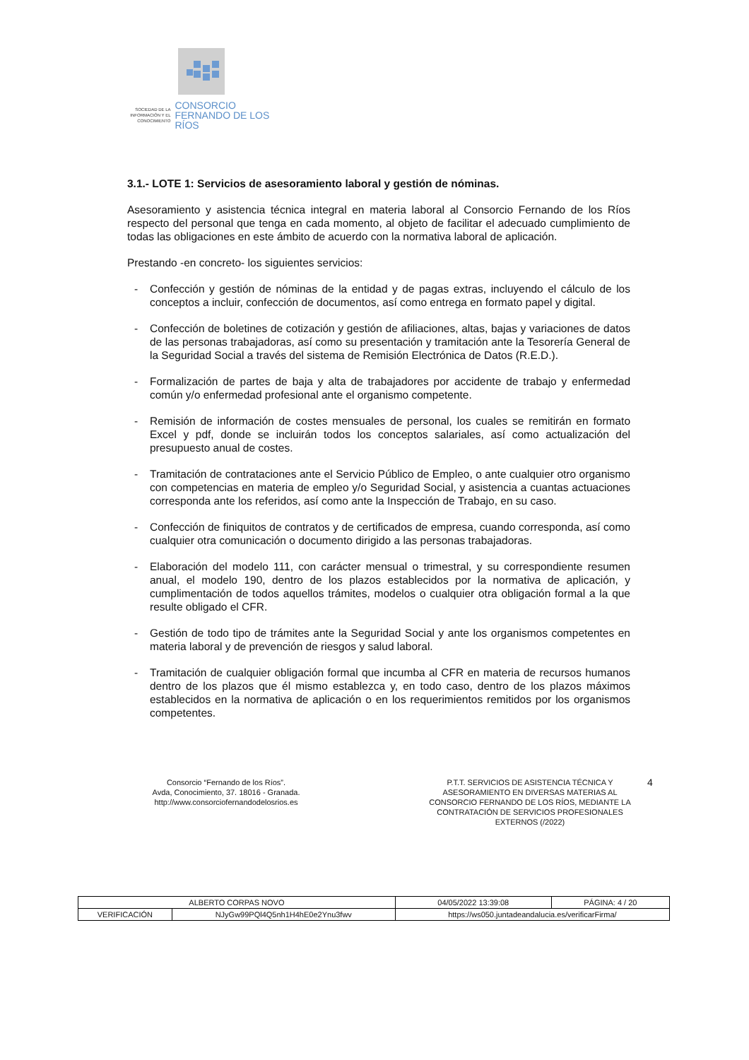SOCIEDAD DE LA INFORMACIÓN Y EL CONOCIMIENTO
CONSORCIO
FERNANDO DE LOS RÍOS
3.1.- LOTE 1: Servicios de asesoramiento laboral y gestión de nóminas.
Asesoramiento y asistencia técnica integral en materia laboral al Consorcio Fernando de los Ríos respecto del personal que tenga en cada momento, al objeto de facilitar el adecuado cumplimiento de todas las obligaciones en este ámbito de acuerdo con la normativa laboral de aplicación.
Prestando -en concreto- los siguientes servicios:
- Confección y gestión de nóminas de la entidad y de pagas extras, incluyendo el cálculo de los conceptos a incluir, confección de documentos, así como entrega en formato papel y digital.
- Confección de boletines de cotización y gestión de afiliaciones, altas, bajas y variaciones de datos de las personas trabajadoras, así como su presentación y tramitación ante la Tesorería General de la Seguridad Social a través del sistema de Remisión Electrónica de Datos (R.E.D.).
- Formalización de partes de baja y alta de trabajadores por accidente de trabajo y enfermedad común y/o enfermedad profesional ante el organismo competente.
- Remisión de información de costes mensuales de personal, los cuales se remitirán en formato Excel y pdf, donde se incluirán todos los conceptos salariales, así como actualización del presupuesto anual de costes.
- Tramitación de contrataciones ante el Servicio Público de Empleo, o ante cualquier otro organismo con competencias en materia de empleo y/o Seguridad Social, y asistencia a cuantas actuaciones corresponda ante los referidos, así como ante la Inspección de Trabajo, en su caso.
- Confección de finiquitos de contratos y de certificados de empresa, cuando corresponda, así como cualquier otra comunicación o documento dirigido a las personas trabajadoras.
- Elaboración del modelo 111, con carácter mensual o trimestral, y su correspondiente resumen anual, el modelo 190, dentro de los plazos establecidos por la normativa de aplicación, y cumplimentación de todos aquellos trámites, modelos o cualquier otra obligación formal a la que resulte obligado el CFR.
- Gestión de todo tipo de trámites ante la Seguridad Social y ante los organismos competentes en materia laboral y de prevención de riesgos y salud laboral.
- Tramitación de cualquier obligación formal que incumba al CFR en materia de recursos humanos dentro de los plazos que él mismo establezca y, en todo caso, dentro de los plazos máximos establecidos en la normativa de aplicación o en los requerimientos remitidos por los organismos competentes.
Consorcio “Fernando de los Ríos”.
Avda, Conocimiento, 37. 18016 - Granada.
http://www.consorciofernandodelosrios.es
P.T.T. SERVICIOS DE ASISTENCIA TÉCNICA Y ASESORAMIENTO EN DIVERSAS MATERIAS AL CONSORCIO FERNANDO DE LOS RÍOS, MEDIANTE LA CONTRATACIÓN DE SERVICIOS PROFESIONALES EXTERNOS (/2022)
4
| ALBERTO CORPAS NOVO | | | 04/05/2022 13:39:08 | PÁGINA: 4 / 20 |
| VERIFICACIÓN | NJyGw99PQl4Q5nh1H4hE0e2Ynu3fwv | https://ws050.juntadeandalucia.es/verificarFirma/ | | |